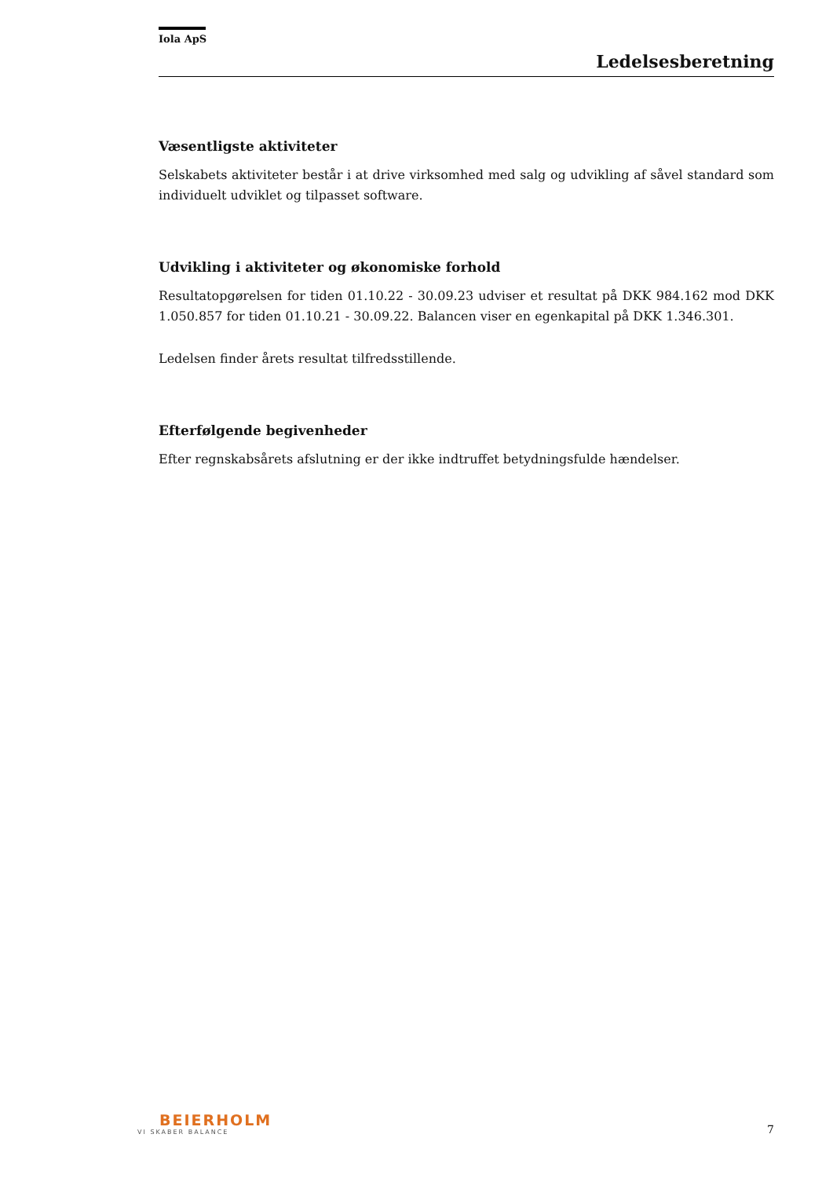Iola ApS
Ledelsesberetning
Væsentligste aktiviteter
Selskabets aktiviteter består i at drive virksomhed med salg og udvikling af såvel standard som individuelt udviklet og tilpasset software.
Udvikling i aktiviteter og økonomiske forhold
Resultatopgørelsen for tiden 01.10.22 - 30.09.23 udviser et resultat på DKK 984.162 mod DKK 1.050.857 for tiden 01.10.21 - 30.09.22. Balancen viser en egenkapital på DKK 1.346.301.
Ledelsen finder årets resultat tilfredsstillende.
Efterfølgende begivenheder
Efter regnskabsårets afslutning er der ikke indtruffet betydningsfulde hændelser.
BEIERHOLM
VI SKABER BALANCE
7